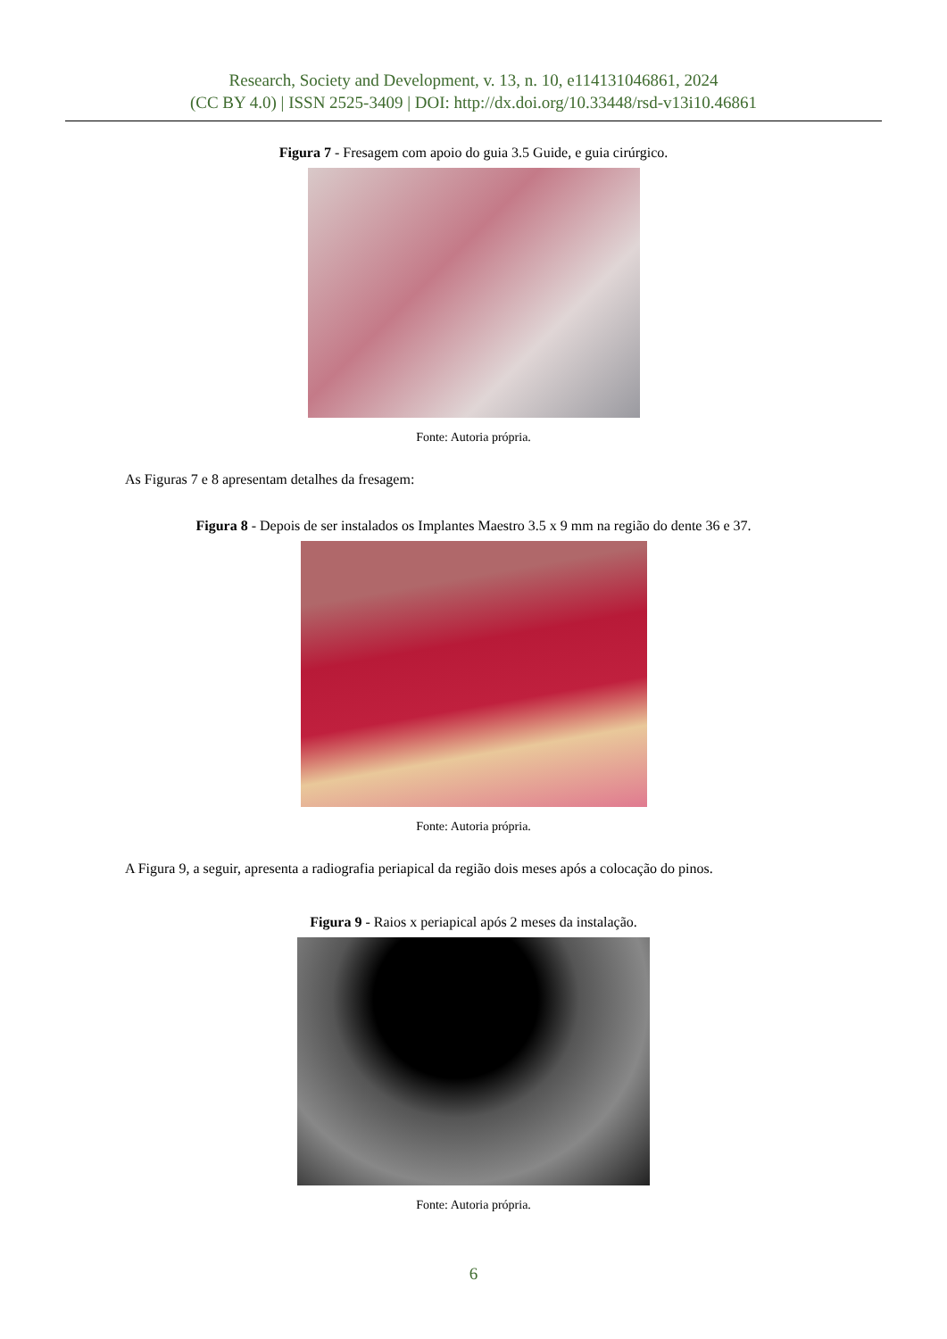Research, Society and Development, v. 13, n. 10, e114131046861, 2024
(CC BY 4.0) | ISSN 2525-3409 | DOI: http://dx.doi.org/10.33448/rsd-v13i10.46861
Figura 7 - Fresagem com apoio do guia 3.5 Guide, e guia cirúrgico.
Fonte: Autoria própria.
As Figuras 7 e 8 apresentam detalhes da fresagem:
Figura 8 - Depois de ser instalados os Implantes Maestro 3.5 x 9 mm na região do dente 36 e 37.
Fonte: Autoria própria.
A Figura 9, a seguir, apresenta a radiografia periapical da região dois meses após a colocação do pinos.
Figura 9 - Raios x periapical após 2 meses da instalação.
Fonte: Autoria própria.
6